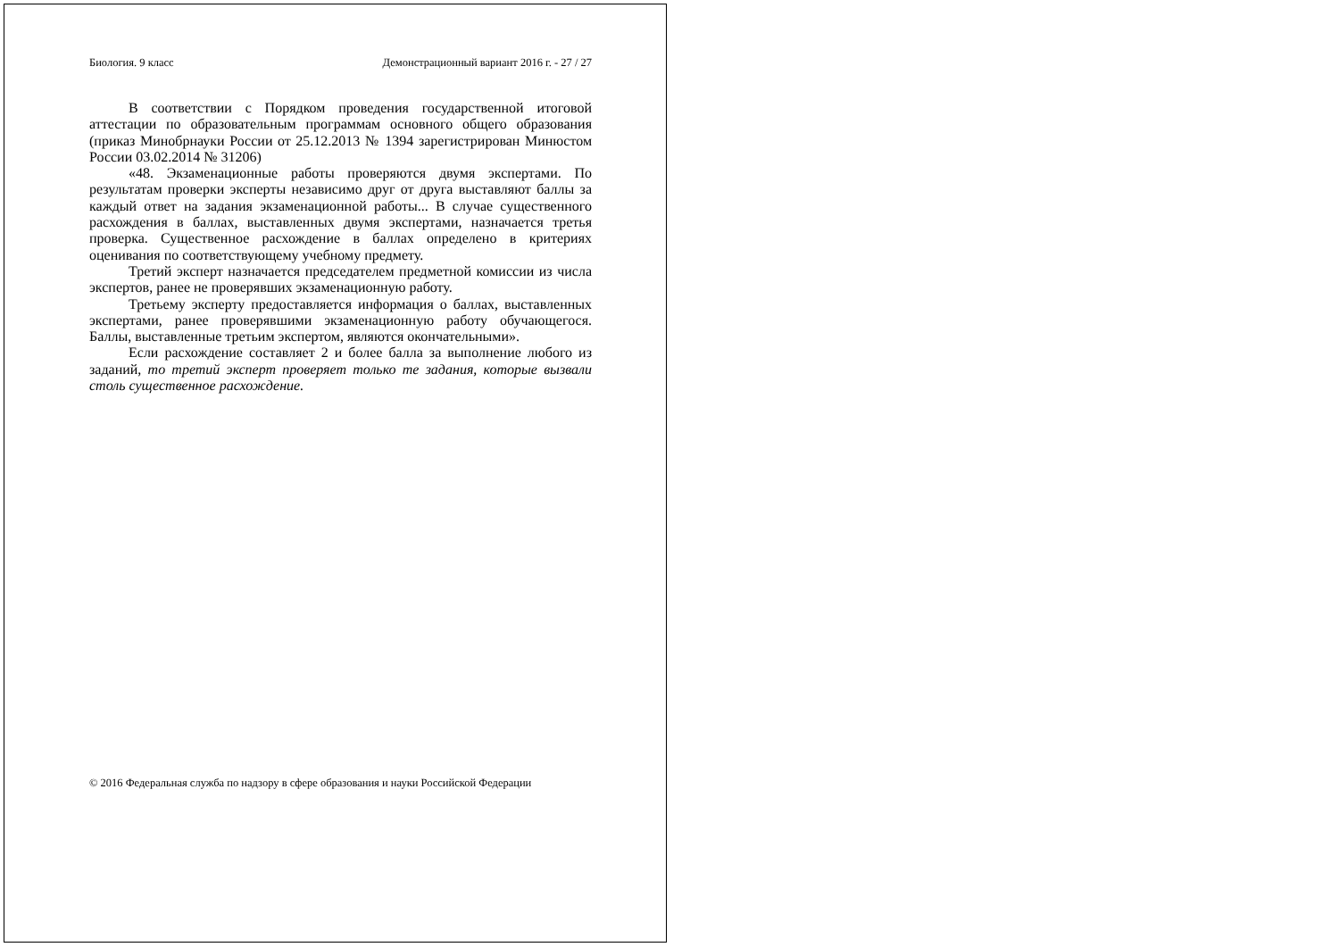Биология. 9 класс Демонстрационный вариант 2016 г. - 27 / 27
В соответствии с Порядком проведения государственной итоговой аттестации по образовательным программам основного общего образования (приказ Минобрнауки России от 25.12.2013 № 1394 зарегистрирован Минюстом России 03.02.2014 № 31206)
«48. Экзаменационные работы проверяются двумя экспертами. По результатам проверки эксперты независимо друг от друга выставляют баллы за каждый ответ на задания экзаменационной работы... В случае существенного расхождения в баллах, выставленных двумя экспертами, назначается третья проверка. Существенное расхождение в баллах определено в критериях оценивания по соответствующему учебному предмету.
Третий эксперт назначается председателем предметной комиссии из числа экспертов, ранее не проверявших экзаменационную работу.
Третьему эксперту предоставляется информация о баллах, выставленных экспертами, ранее проверявшими экзаменационную работу обучающегося. Баллы, выставленные третьим экспертом, являются окончательными».
Если расхождение составляет 2 и более балла за выполнение любого из заданий, то третий эксперт проверяет только те задания, которые вызвали столь существенное расхождение.
© 2016 Федеральная служба по надзору в сфере образования и науки Российской Федерации